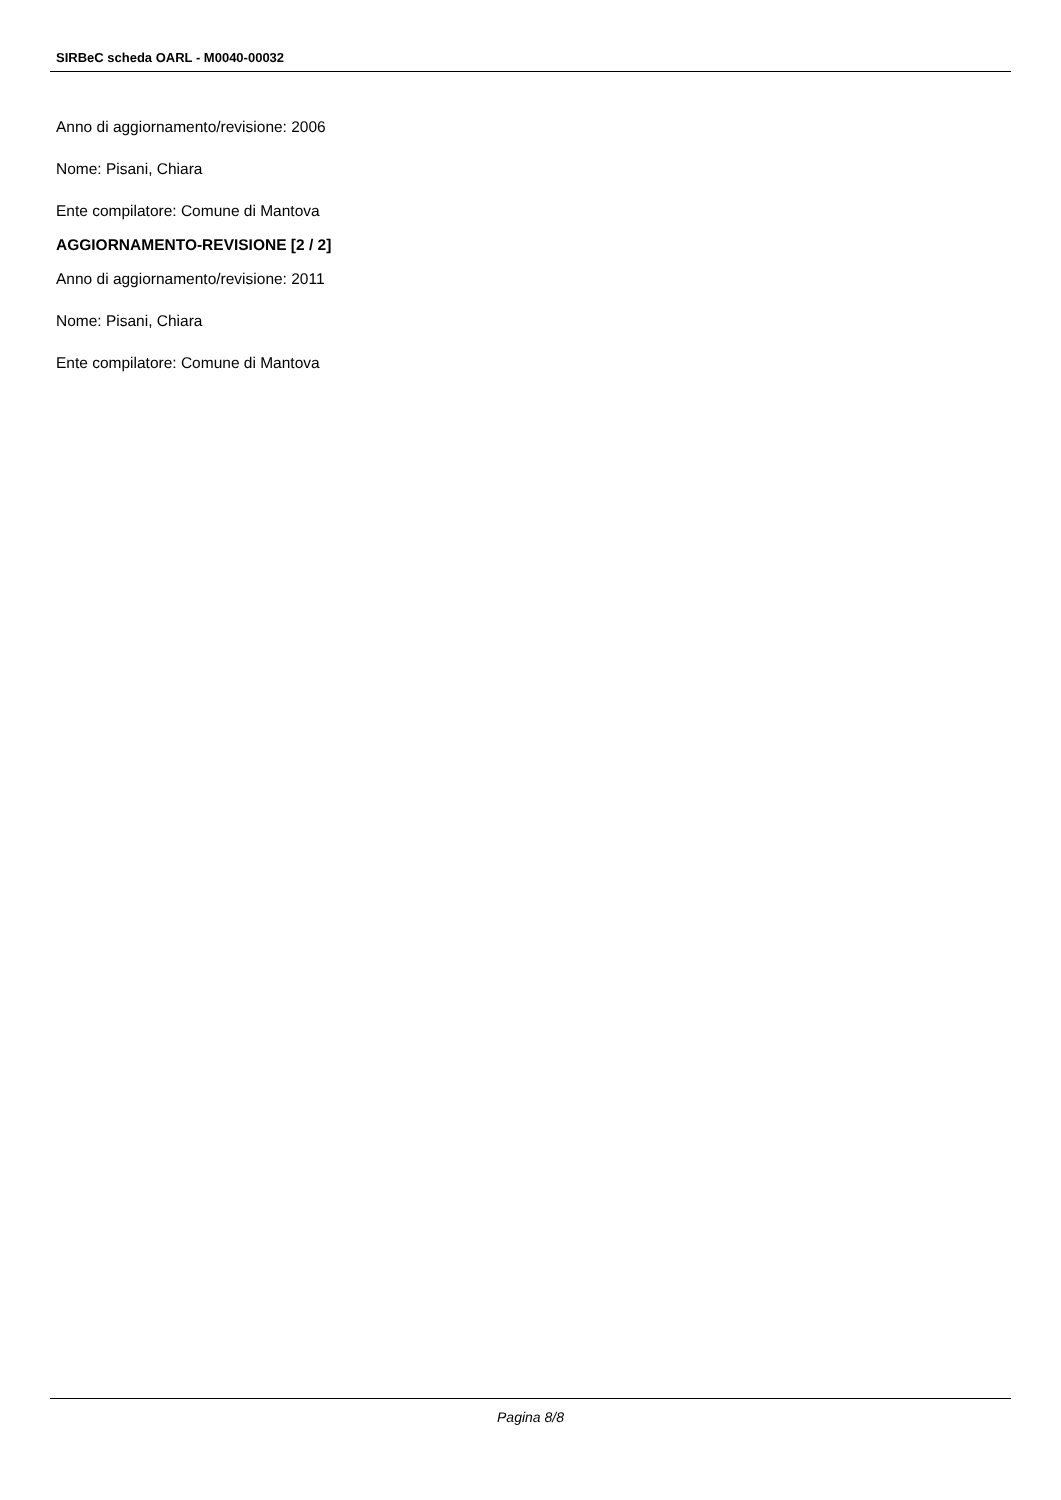SIRBeC scheda OARL - M0040-00032
Anno di aggiornamento/revisione: 2006
Nome: Pisani, Chiara
Ente compilatore: Comune di Mantova
AGGIORNAMENTO-REVISIONE [2 / 2]
Anno di aggiornamento/revisione: 2011
Nome: Pisani, Chiara
Ente compilatore: Comune di Mantova
Pagina 8/8